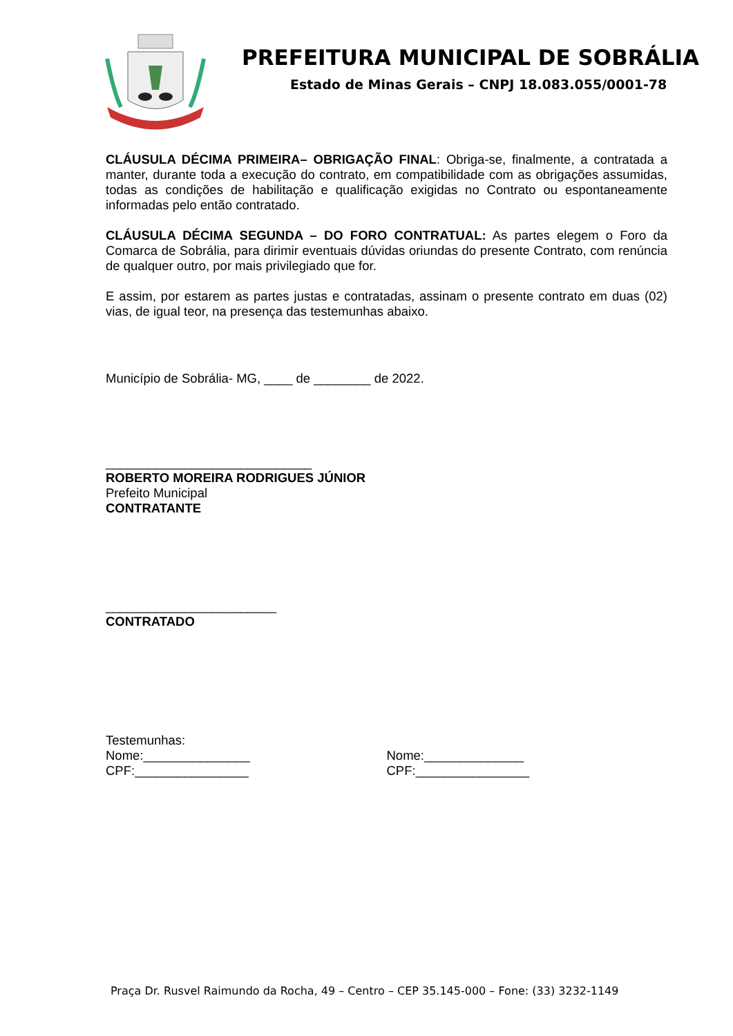PREFEITURA MUNICIPAL DE SOBRÁLIA
Estado de Minas Gerais – CNPJ 18.083.055/0001-78
CLÁUSULA DÉCIMA PRIMEIRA– OBRIGAÇÃO FINAL: Obriga-se, finalmente, a contratada a manter, durante toda a execução do contrato, em compatibilidade com as obrigações assumidas, todas as condições de habilitação e qualificação exigidas no Contrato ou espontaneamente informadas pelo então contratado.
CLÁUSULA DÉCIMA SEGUNDA – DO FORO CONTRATUAL: As partes elegem o Foro da Comarca de Sobrália, para dirimir eventuais dúvidas oriundas do presente Contrato, com renúncia de qualquer outro, por mais privilegiado que for.
E assim, por estarem as partes justas e contratadas, assinam o presente contrato em duas (02) vias, de igual teor, na presença das testemunhas abaixo.
Município de Sobrália- MG, ____ de ________ de 2022.
_____________________________
ROBERTO MOREIRA RODRIGUES JÚNIOR
Prefeito Municipal
CONTRATANTE
________________________
CONTRATADO
Testemunhas:
Nome:_______________
CPF:________________
Nome:______________
CPF:________________
Praça Dr. Rusvel Raimundo da Rocha, 49 – Centro – CEP 35.145-000 – Fone: (33) 3232-1149